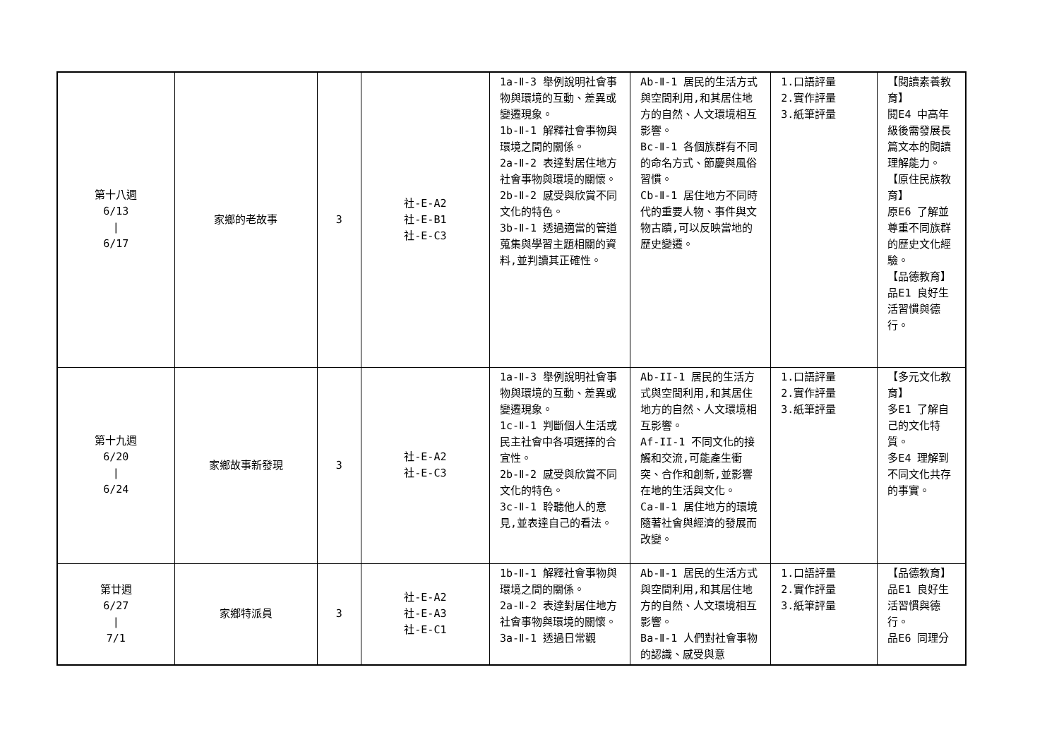| 第十八週 6/13 / 6/17 | 家鄉的老故事 | 3 | 社-E-A2 社-E-B1 社-E-C3 | 1a-Ⅱ-3 舉例說明社會事物與環境的互動、差異或變遷現象。 1b-Ⅱ-1 解釋社會事物與環境之間的關係。 2a-Ⅱ-2 表達對居住地方社會事物與環境的關懷。 2b-Ⅱ-2 感受與欣賞不同文化的特色。 3b-Ⅱ-1 透過適當的管道蒐集與學習主題相關的資料,並判讀其正確性。 | Ab-Ⅱ-1 居民的生活方式與空間利用,和其居住地方的自然、人文環境相互影響。 Bc-Ⅱ-1 各個族群有不同的命名方式、節慶與風俗習慣。 Cb-Ⅱ-1 居住地方不同時代的重要人物、事件與文物古蹟,可以反映當地的歷史變遷。 | 1.口語評量 2.實作評量 3.紙筆評量 | 【閱讀素養教育】 閱E4 中高年級後需發展長篇文本的閱讀理解能力。 【原住民族教育】 原E6 了解並尊重不同族群的歷史文化經驗。 【品德教育】 品E1 良好生活習慣與德行。 |
| 第十九週 6/20 / 6/24 | 家鄉故事新發現 | 3 | 社-E-A2 社-E-C3 | 1a-Ⅱ-3 舉例說明社會事物與環境的互動、差異或變遷現象。 1c-Ⅱ-1 判斷個人生活或民主社會中各項選擇的合宜性。 2b-Ⅱ-2 感受與欣賞不同文化的特色。 3c-Ⅱ-1 聆聽他人的意見,並表達自己的看法。 | Ab-II-1 居民的生活方式與空間利用,和其居住地方的自然、人文環境相互影響。 Af-II-1 不同文化的接觸和交流,可能產生衝突、合作和創新,並影響在地的生活與文化。 Ca-Ⅱ-1 居住地方的環境隨著社會與經濟的發展而改變。 | 1.口語評量 2.實作評量 3.紙筆評量 | 【多元文化教育】 多E1 了解自己的文化特質。 多E4 理解到不同文化共存的事實。 |
| 第廿週 6/27 / 7/1 | 家鄉特派員 | 3 | 社-E-A2 社-E-A3 社-E-C1 | 1b-Ⅱ-1 解釋社會事物與環境之間的關係。 2a-Ⅱ-2 表達對居住地方社會事物與環境的關懷。 3a-Ⅱ-1 透過日常觀 | Ab-Ⅱ-1 居民的生活方式與空間利用,和其居住地方的自然、人文環境相互影響。 Ba-Ⅱ-1 人們對社會事物的認識、感受與意 | 1.口語評量 2.實作評量 3.紙筆評量 | 【品德教育】 品E1 良好生活習慣與德行。 品E6 同理分 |